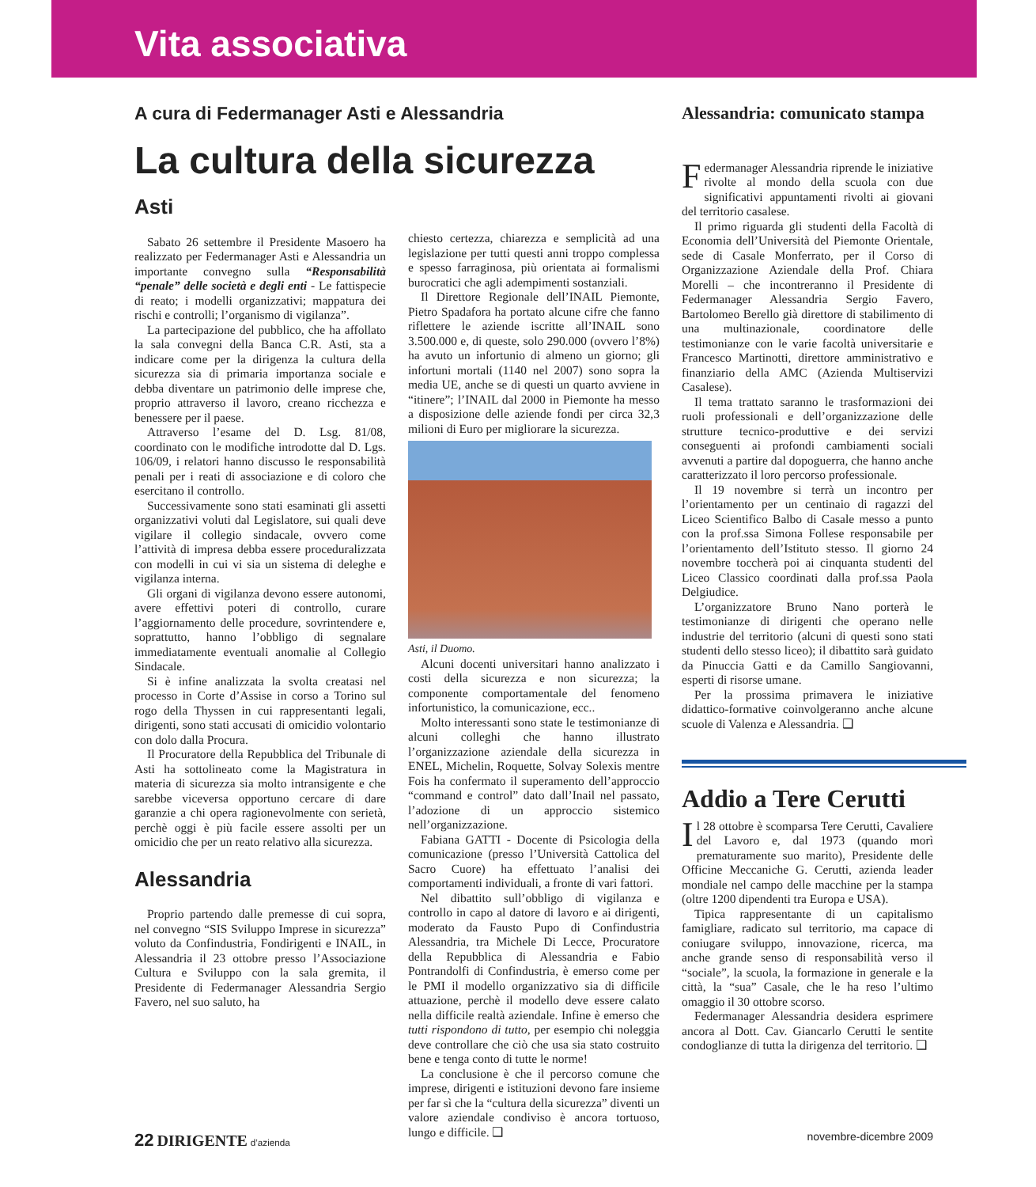Vita associativa
A cura di Federmanager Asti e Alessandria
La cultura della sicurezza
Asti
Sabato 26 settembre il Presidente Masoero ha realizzato per Federmanager Asti e Alessandria un importante convegno sulla “Responsabilità “penale” delle società e degli enti - Le fattispecie di reato; i modelli organizzativi; mappatura dei rischi e controlli; l’organismo di vigilanza”.
La partecipazione del pubblico, che ha affollato la sala convegni della Banca C.R. Asti, sta a indicare come per la dirigenza la cultura della sicurezza sia di primaria importanza sociale e debba diventare un patrimonio delle imprese che, proprio attraverso il lavoro, creano ricchezza e benessere per il paese.
Attraverso l’esame del D. Lsg. 81/08, coordinato con le modifiche introdotte dal D. Lgs. 106/09, i relatori hanno discusso le responsabilità penali per i reati di associazione e di coloro che esercitano il controllo.
Successivamente sono stati esaminati gli assetti organizzativi voluti dal Legislatore, sui quali deve vigilare il collegio sindacale, ovvero come l’attività di impresa debba essere proceduralizzata con modelli in cui vi sia un sistema di deleghe e vigilanza interna.
Gli organi di vigilanza devono essere autonomi, avere effettivi poteri di controllo, curare l’aggiornamento delle procedure, sovrintendere e, soprattutto, hanno l’obbligo di segnalare immediatamente eventuali anomalie al Collegio Sindacale.
Si è infine analizzata la svolta creatasi nel processo in Corte d’Assise in corso a Torino sul rogo della Thyssen in cui rappresentanti legali, dirigenti, sono stati accusati di omicidio volontario con dolo dalla Procura.
Il Procuratore della Repubblica del Tribunale di Asti ha sottolineato come la Magistratura in materia di sicurezza sia molto intransigente e che sarebbe viceversa opportuno cercare di dare garanzie a chi opera ragionevolmente con serietà, perchè oggi è più facile essere assolti per un omicidio che per un reato relativo alla sicurezza.
Alessandria
Proprio partendo dalle premesse di cui sopra, nel convegno “SIS Sviluppo Imprese in sicurezza” voluto da Confindustria, Fondirigenti e INAIL, in Alessandria il 23 ottobre presso l’Associazione Cultura e Sviluppo con la sala gremita, il Presidente di Federmanager Alessandria Sergio Favero, nel suo saluto, ha
chiesto certezza, chiarezza e semplicità ad una legislazione per tutti questi anni troppo complessa e spesso farraginosa, più orientata ai formalismi burocratici che agli adempimenti sostanziali.
Il Direttore Regionale dell’INAIL Piemonte, Pietro Spadafora ha portato alcune cifre che fanno riflettere le aziende iscritte all’INAIL sono 3.500.000 e, di queste, solo 290.000 (ovvero l’8%) ha avuto un infortunio di almeno un giorno; gli infortuni mortali (1140 nel 2007) sono sopra la media UE, anche se di questi un quarto avviene in “itinere”; l’INAIL dal 2000 in Piemonte ha messo a disposizione delle aziende fondi per circa 32,3 milioni di Euro per migliorare la sicurezza.
Asti, il Duomo.
Alcuni docenti universitari hanno analizzato i costi della sicurezza e non sicurezza; la componente comportamentale del fenomeno infortunistico, la comunicazione, ecc..
Molto interessanti sono state le testimonianze di alcuni colleghi che hanno illustrato l’organizzazione aziendale della sicurezza in ENEL, Michelin, Roquette, Solvay Solexis mentre Fois ha confermato il superamento dell’approccio “command e control” dato dall’Inail nel passato, l’adozione di un approccio sistemico nell’organizzazione.
Fabiana GATTI - Docente di Psicologia della comunicazione (presso l’Università Cattolica del Sacro Cuore) ha effettuato l’analisi dei comportamenti individuali, a fronte di vari fattori.
Nel dibattito sull’obbligo di vigilanza e controllo in capo al datore di lavoro e ai dirigenti, moderato da Fausto Pupo di Confindustria Alessandria, tra Michele Di Lecce, Procuratore della Repubblica di Alessandria e Fabio Pontrandolfi di Confindustria, è emerso come per le PMI il modello organizzativo sia di difficile attuazione, perchè il modello deve essere calato nella difficile realtà aziendale. Infine è emerso che tutti rispondono di tutto, per esempio chi noleggia deve controllare che ciò che usa sia stato costruito bene e tenga conto di tutte le norme!
La conclusione è che il percorso comune che imprese, dirigenti e istituzioni devono fare insieme per far sì che la “cultura della sicurezza” diventi un valore aziendale condiviso è ancora tortuoso, lungo e difficile. ❑
Alessandria: comunicato stampa
Federmanager Alessandria riprende le iniziative rivolte al mondo della scuola con due significativi appuntamenti rivolti ai giovani del territorio casalese.
Il primo riguarda gli studenti della Facoltà di Economia dell’Università del Piemonte Orientale, sede di Casale Monferrato, per il Corso di Organizzazione Aziendale della Prof. Chiara Morelli – che incontreranno il Presidente di Federmanager Alessandria Sergio Favero, Bartolomeo Berello già direttore di stabilimento di una multinazionale, coordinatore delle testimonianze con le varie facoltà universitarie e Francesco Martinotti, direttore amministrativo e finanziario della AMC (Azienda Multiservizi Casalese).
Il tema trattato saranno le trasformazioni dei ruoli professionali e dell’organizzazione delle strutture tecnico-produttive e dei servizi conseguenti ai profondi cambiamenti sociali avvenuti a partire dal dopoguerra, che hanno anche caratterizzato il loro percorso professionale.
Il 19 novembre si terrà un incontro per l’orientamento per un centinaio di ragazzi del Liceo Scientifico Balbo di Casale messo a punto con la prof.ssa Simona Follese responsabile per l’orientamento dell’Istituto stesso. Il giorno 24 novembre toccherà poi ai cinquanta studenti del Liceo Classico coordinati dalla prof.ssa Paola Delgiudice.
L’organizzatore Bruno Nano porterà le testimonianze di dirigenti che operano nelle industrie del territorio (alcuni di questi sono stati studenti dello stesso liceo); il dibattito sarà guidato da Pinuccia Gatti e da Camillo Sangiovanni, esperti di risorse umane.
Per la prossima primavera le iniziative didattico-formative coinvolgeranno anche alcune scuole di Valenza e Alessandria. ❑
Addio a Tere Cerutti
Il 28 ottobre è scomparsa Tere Cerutti, Cavaliere del Lavoro e, dal 1973 (quando morì prematuramente suo marito), Presidente delle Officine Meccaniche G. Cerutti, azienda leader mondiale nel campo delle macchine per la stampa (oltre 1200 dipendenti tra Europa e USA).
Tipica rappresentante di un capitalismo famigliare, radicato sul territorio, ma capace di coniugare sviluppo, innovazione, ricerca, ma anche grande senso di responsabilità verso il “sociale”, la scuola, la formazione in generale e la città, la “sua” Casale, che le ha reso l’ultimo omaggio il 30 ottobre scorso.
Federmanager Alessandria desidera esprimere ancora al Dott. Cav. Giancarlo Cerutti le sentite condoglianze di tutta la dirigenza del territorio. ❑
22 DIRIGENTE d’azienda novembre-dicembre 2009